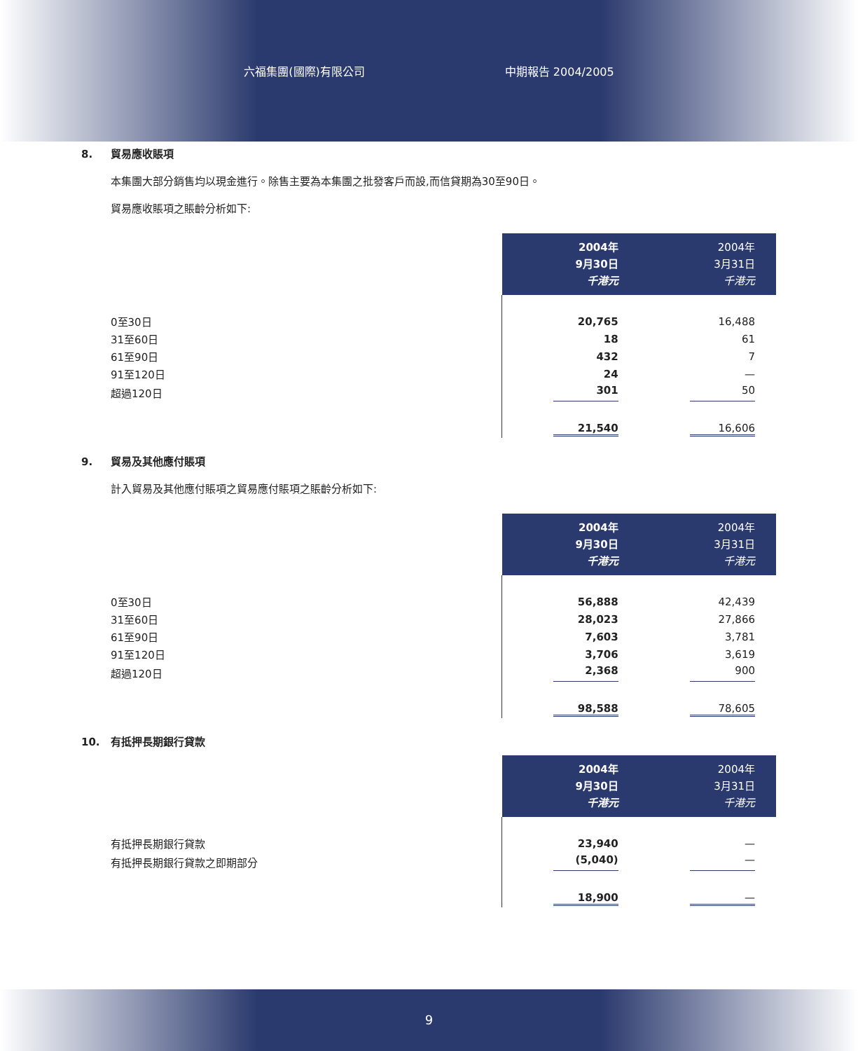六福集團(國際)有限公司 中期報告 2004/2005
8. 貿易應收賬項
本集團大部分銷售均以現金進行。除售主要為本集團之批發客戶而設,而信貸期為30至90日。
貿易應收賬項之賬齡分析如下:
| | 2004年 9月30日 千港元 | 2004年 3月31日 千港元 |
| --- | --- | --- |
| 0至30日 | 20,765 | 16,488 |
| 31至60日 | 18 | 61 |
| 61至90日 | 432 | 7 |
| 91至120日 | 24 | — |
| 超過120日 | 301 | 50 |
| | 21,540 | 16,606 |
9. 貿易及其他應付賬項
計入貿易及其他應付賬項之貿易應付賬項之賬齡分析如下:
| | 2004年 9月30日 千港元 | 2004年 3月31日 千港元 |
| --- | --- | --- |
| 0至30日 | 56,888 | 42,439 |
| 31至60日 | 28,023 | 27,866 |
| 61至90日 | 7,603 | 3,781 |
| 91至120日 | 3,706 | 3,619 |
| 超過120日 | 2,368 | 900 |
| | 98,588 | 78,605 |
10. 有抵押長期銀行貸款
| | 2004年 9月30日 千港元 | 2004年 3月31日 千港元 |
| --- | --- | --- |
| 有抵押長期銀行貸款 | 23,940 | — |
| 有抵押長期銀行貸款之即期部分 | (5,040) | — |
| | 18,900 | — |
9